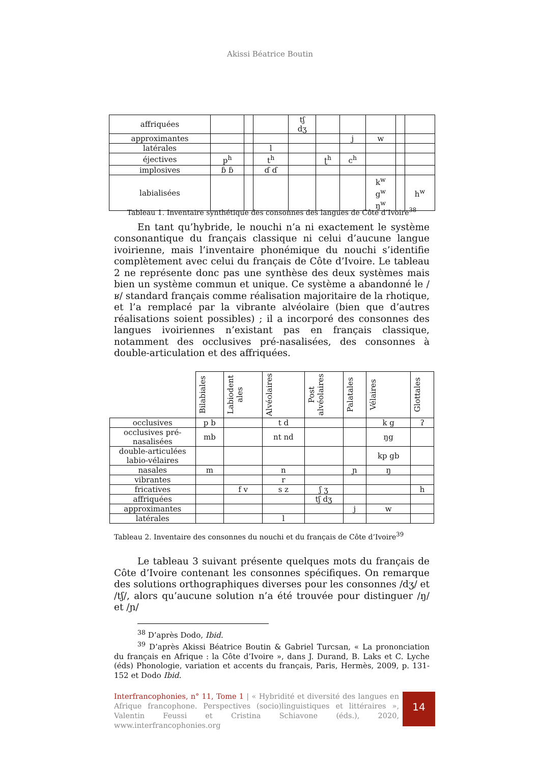Akissi Béatrice Boutin
| affriquées | | | | tʃ dʒ | | | | | |
| approximantes | | | | | | j | w | | |
| latérales | | | l | | | | | | |
| éjectives | p<sup>h</sup> | | t<sup>h</sup> | | ʈ<sup>h</sup> | c<sup>h</sup> | | | |
| implosives | ɓ ɓ | | ɗ ɗ | | | | | | |
| labialisées | | | | | | | k<sup>w</sup> g<sup>w</sup> ŋ<sup>w</sup> | | h<sup>w</sup> |
Tableau 1. Inventaire synthétique des consonnes des langues de Côte d’Ivoire<sup>38</sup>
En tant qu’hybride, le nouchi n’a ni exactement le système consonantique du français classique ni celui d’aucune langue ivoirienne, mais l’inventaire phonémique du nouchi s’identifie complètement avec celui du français de Côte d’Ivoire. Le tableau 2 ne représente donc pas une synthèse des deux systèmes mais bien un système commun et unique. Ce système a abandonné le /ʁ/ standard français comme réalisation majoritaire de la rhotique, et l’a remplacé par la vibrante alvéolaire (bien que d’autres réalisations soient possibles) ; il a incorporé des consonnes des langues ivoiriennes n’existant pas en français classique, notamment des occlusives pré-nasalisées, des consonnes à double-articulation et des affriquées.
| | Bilabiales | Labiodent ales | Alvéolaires | Post alvéolaires | Palatales | Vélaires | Glottales |
| occlusives | p b | | t d | | | k g | ʔ |
| occlusives pré-nasalisées | mb | | nt nd | | | ŋg | |
| double-articulées labio-vélaires | | | | | | kp gb | |
| nasales | m | | n | | ɲ | ŋ | |
| vibrantes | | | r | | | | |
| fricatives | | f v | s z | ʃ ʒ | | | h |
| affriquées | | | | tʃ dʒ | | | |
| approximantes | | | | | j | w | |
| latérales | | | l | | | | |
Tableau 2. Inventaire des consonnes du nouchi et du français de Côte d’Ivoire<sup>39</sup>
Le tableau 3 suivant présente quelques mots du français de Côte d’Ivoire contenant les consonnes spécifiques. On remarque des solutions orthographiques diverses pour les consonnes /dʒ/ et /tʃ/, alors qu’aucune solution n’a été trouvée pour distinguer /ŋ/ et /ɲ/
<sup>38</sup> D’après Dodo, Ibid.
<sup>39</sup> D’après Akissi Béatrice Boutin & Gabriel Turcsan, « La prononciation du français en Afrique : la Côte d’Ivoire », dans J. Durand, B. Laks et C. Lyche (éds) Phonologie, variation et accents du français, Paris, Hermès, 2009, p. 131-152 et Dodo Ibid.
Interfrancophonies, n° 11, Tome 1 | « Hybridité et diversité des langues en Afrique francophone. Perspectives (socio)linguistiques et littéraires », Valentin Feussi et Cristina Schiavone (éds.), 2020, www.interfrancophonies.org
14